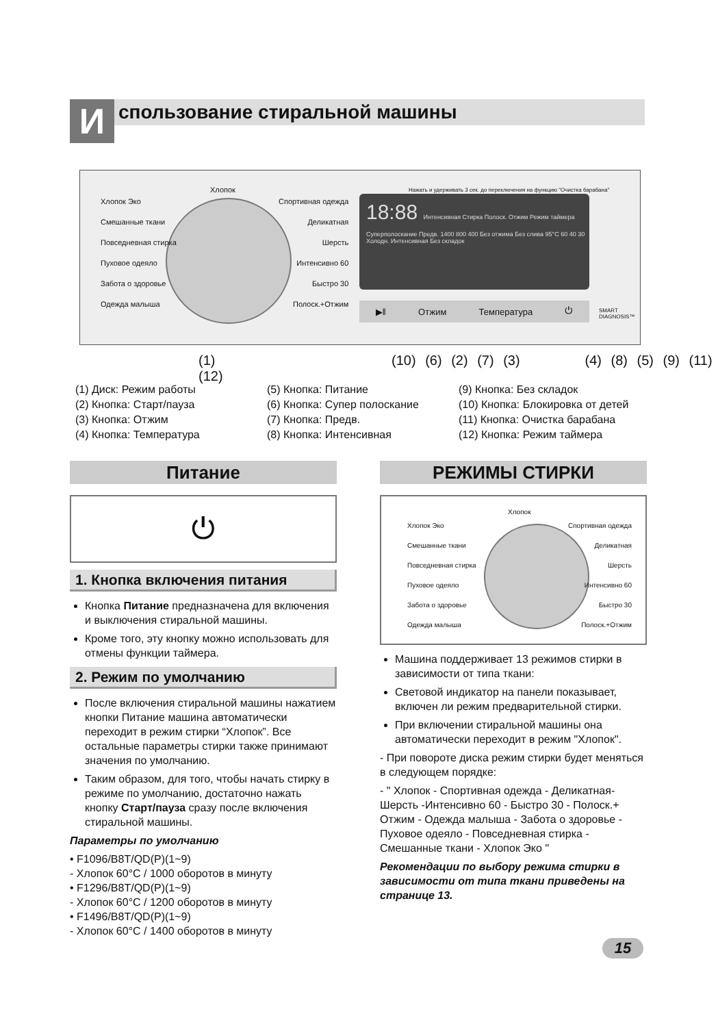И
спользование стиральной машины
Хлопок Эко
Смешанные ткани
Повседневная стирка
Пуховое одеяло
Забота о здоровье
Одежда малыша
Хлопок
Спортивная одежда
Деликатная
Шерсть
Интенсивно 60
Быстро 30
Полоск.+Отжим
Нажать и удерживать 3 сек. до переключения на функцию "Очистка барабана"
18:88 Интенсивная Стирка Полоск. Отжим Режим таймера
Суперполоскание Предв. 1400 800 400 Без отжима Без слива 95°C 60 40 30 Холодн. Интенсивная Без складок
▶ǁ Отжим Температура ⏻ SMART DIAGNOSIS™
(1) (10) (6) (2) (7) (3) (4) (8) (5) (9) (11) (12)
(1) Диск: Режим работы
(2) Кнопка: Старт/пауза
(3) Кнопка: Отжим
(4) Кнопка: Температура
(5) Кнопка: Питание
(6) Кнопка: Супер полоскание
(7) Кнопка: Предв.
(8) Кнопка: Интенсивная
(9) Кнопка: Без складок
(10) Кнопка: Блокировка от детей
(11) Кнопка: Очистка барабана
(12) Кнопка: Режим таймера
Питание
⏻
1. Кнопка включения питания
Кнопка Питание предназначена для включения и выключения стиральной машины.
Кроме того, эту кнопку можно использовать для отмены функции таймера.
2. Режим по умолчанию
После включения стиральной машины нажатием кнопки Питание машина автоматически переходит в режим стирки “Хлопок”. Все остальные параметры стирки также принимают значения по умолчанию.
Таким образом, для того, чтобы начать стирку в режиме по умолчанию, достаточно нажать кнопку Старт/пауза сразу после включения стиральной машины.
Параметры по умолчанию
• F1096/B8T/QD(P)(1~9)
- Хлопок 60°C / 1000 оборотов в минуту
• F1296/B8T/QD(P)(1~9)
- Хлопок 60°C / 1200 оборотов в минуту
• F1496/B8T/QD(P)(1~9)
- Хлопок 60°C / 1400 оборотов в минуту
РЕЖИМЫ СТИРКИ
Хлопок Эко
Смешанные ткани
Повседневная стирка
Пуховое одеяло
Забота о здоровье
Одежда малыша
Хлопок
Спортивная одежда
Деликатная
Шерсть
Интенсивно 60
Быстро 30
Полоск.+Отжим
Машина поддерживает 13 режимов стирки в зависимости от типа ткани:
Световой индикатор на панели показывает, включен ли режим предварительной стирки.
При включении стиральной машины она автоматически переходит в режим "Хлопок".
- При повороте диска режим стирки будет меняться в следующем порядке:
- " Хлопок - Спортивная одежда - Деликатная-Шерсть -Интенсивно 60 - Быстро 30 - Полоск.+ Отжим - Одежда малыша - Забота о здоровье - Пуховое одеяло - Повседневная стирка - Смешанные ткани - Хлопок Эко "
Рекомендации по выбору режима стирки в зависимости от типа ткани приведены на странице 13.
15